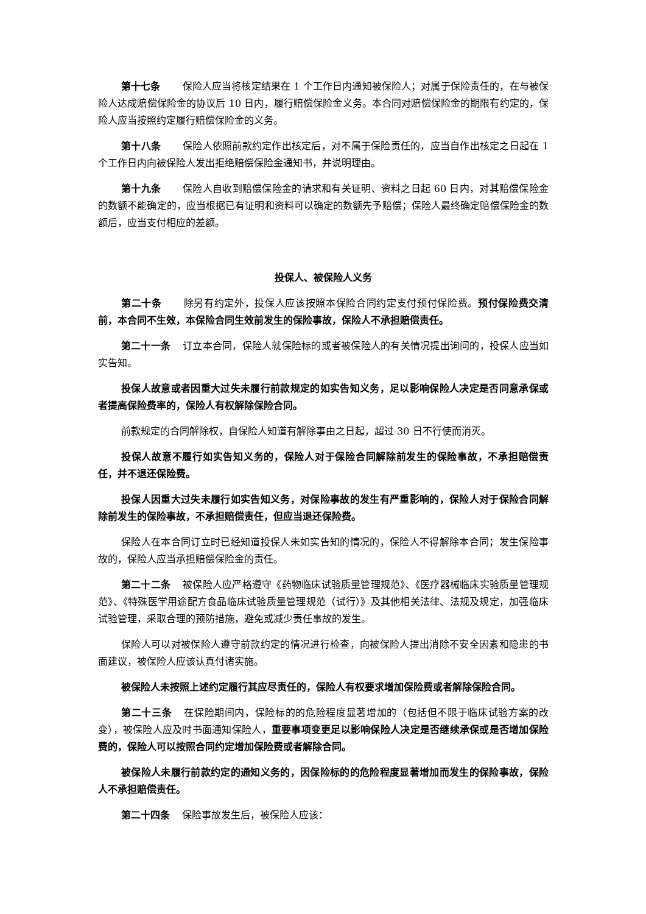第十七条 保险人应当将核定结果在 1 个工作日内通知被保险人；对属于保险责任的，在与被保险人达成赔偿保险金的协议后 10 日内，履行赔偿保险金义务。本合同对赔偿保险金的期限有约定的，保险人应当按照约定履行赔偿保险金的义务。
第十八条 保险人依照前款约定作出核定后，对不属于保险责任的，应当自作出核定之日起在 1 个工作日内向被保险人发出拒绝赔偿保险金通知书，并说明理由。
第十九条 保险人自收到赔偿保险金的请求和有关证明、资料之日起 60 日内，对其赔偿保险金的数额不能确定的，应当根据已有证明和资料可以确定的数额先予赔偿；保险人最终确定赔偿保险金的数额后，应当支付相应的差额。
投保人、被保险人义务
第二十条 除另有约定外，投保人应该按照本保险合同约定支付预付保险费。预付保险费交清前，本合同不生效，本保险合同生效前发生的保险事故，保险人不承担赔偿责任。
第二十一条 订立本合同，保险人就保险标的或者被保险人的有关情况提出询问的，投保人应当如实告知。
投保人故意或者因重大过失未履行前款规定的如实告知义务，足以影响保险人决定是否同意承保或者提高保险费率的，保险人有权解除保险合同。
前款规定的合同解除权，自保险人知道有解除事由之日起，超过 30 日不行使而消灭。
投保人故意不履行如实告知义务的，保险人对于保险合同解除前发生的保险事故，不承担赔偿责任，并不退还保险费。
投保人因重大过失未履行如实告知义务，对保险事故的发生有严重影响的，保险人对于保险合同解除前发生的保险事故，不承担赔偿责任，但应当退还保险费。
保险人在本合同订立时已经知道投保人未如实告知的情况的，保险人不得解除本合同；发生保险事故的，保险人应当承担赔偿保险金的责任。
第二十二条 被保险人应严格遵守《药物临床试验质量管理规范》、《医疗器械临床实验质量管理规范》、《特殊医学用途配方食品临床试验质量管理规范（试行）》及其他相关法律、法规及规定，加强临床试验管理，采取合理的预防措施，避免或减少责任事故的发生。
保险人可以对被保险人遵守前款约定的情况进行检查，向被保险人提出消除不安全因素和隐患的书面建议，被保险人应该认真付诸实施。
被保险人未按照上述约定履行其应尽责任的，保险人有权要求增加保险费或者解除保险合同。
第二十三条 在保险期间内，保险标的的危险程度显著增加的（包括但不限于临床试验方案的改变），被保险人应及时书面通知保险人，重要事项变更足以影响保险人决定是否继续承保或是否增加保险费的，保险人可以按照合同约定增加保险费或者解除合同。
被保险人未履行前款约定的通知义务的，因保险标的的危险程度显著增加而发生的保险事故，保险人不承担赔偿责任。
第二十四条 保险事故发生后，被保险人应该：